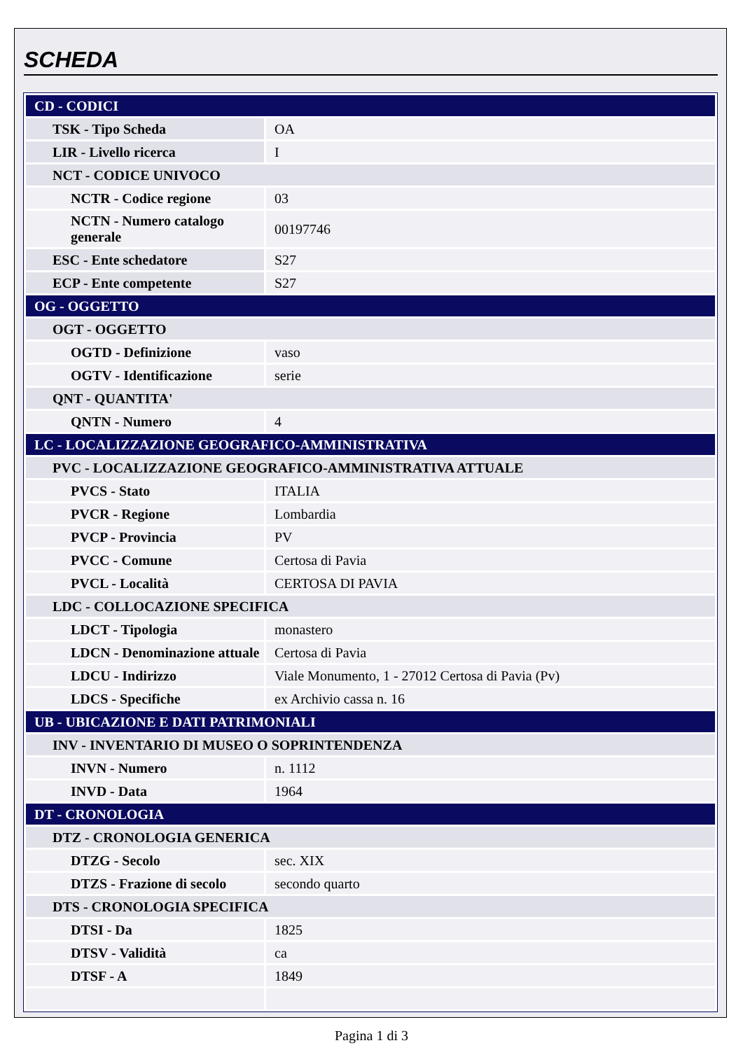SCHEDA
| CD - CODICI | |
| TSK - Tipo Scheda | OA |
| LIR - Livello ricerca | I |
| NCT - CODICE UNIVOCO | |
| NCTR - Codice regione | 03 |
| NCTN - Numero catalogo generale | 00197746 |
| ESC - Ente schedatore | S27 |
| ECP - Ente competente | S27 |
| OG - OGGETTO | |
| OGT - OGGETTO | |
| OGTD - Definizione | vaso |
| OGTV - Identificazione | serie |
| QNT - QUANTITA' | |
| QNTN - Numero | 4 |
| LC - LOCALIZZAZIONE GEOGRAFICO-AMMINISTRATIVA | |
| PVC - LOCALIZZAZIONE GEOGRAFICO-AMMINISTRATIVA ATTUALE | |
| PVCS - Stato | ITALIA |
| PVCR - Regione | Lombardia |
| PVCP - Provincia | PV |
| PVCC - Comune | Certosa di Pavia |
| PVCL - Località | CERTOSA DI PAVIA |
| LDC - COLLOCAZIONE SPECIFICA | |
| LDCT - Tipologia | monastero |
| LDCN - Denominazione attuale | Certosa di Pavia |
| LDCU - Indirizzo | Viale Monumento, 1 - 27012 Certosa di Pavia (Pv) |
| LDCS - Specifiche | ex Archivio cassa n. 16 |
| UB - UBICAZIONE E DATI PATRIMONIALI | |
| INV - INVENTARIO DI MUSEO O SOPRINTENDENZA | |
| INVN - Numero | n. 1112 |
| INVD - Data | 1964 |
| DT - CRONOLOGIA | |
| DTZ - CRONOLOGIA GENERICA | |
| DTZG - Secolo | sec. XIX |
| DTZS - Frazione di secolo | secondo quarto |
| DTS - CRONOLOGIA SPECIFICA | |
| DTSI - Da | 1825 |
| DTSV - Validità | ca |
| DTSF - A | 1849 |
Pagina 1 di 3